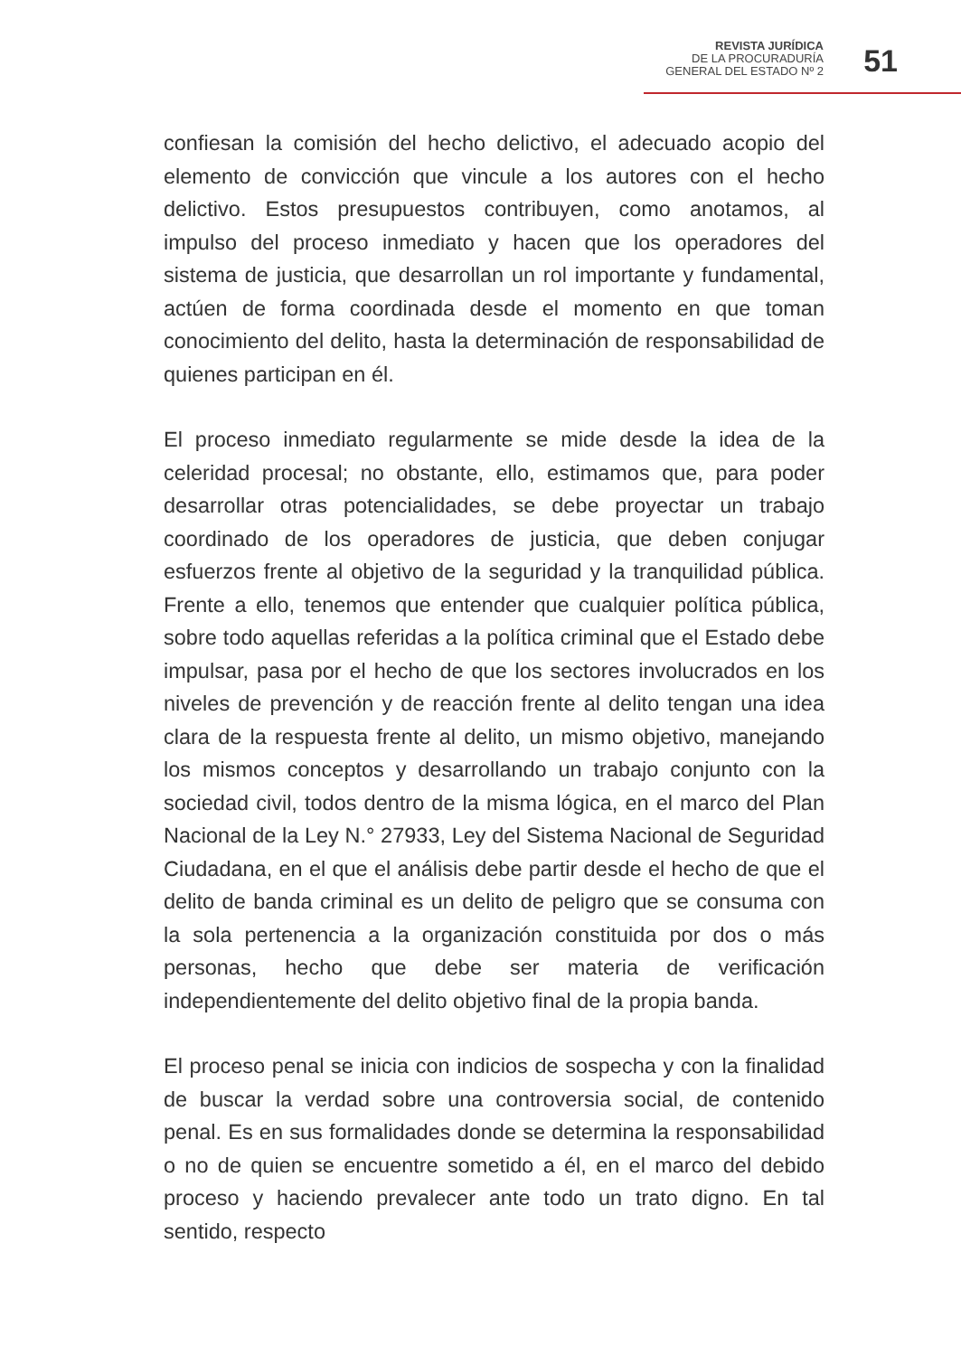REVISTA JURÍDICA
DE LA PROCURADURÍA
GENERAL DEL ESTADO Nº 2
51
confiesan la comisión del hecho delictivo, el adecuado acopio del elemento de convicción que vincule a los autores con el hecho delictivo. Estos presupuestos contribuyen, como anotamos, al impulso del proceso inmediato y hacen que los operadores del sistema de justicia, que desarrollan un rol importante y fundamental, actúen de forma coordinada desde el momento en que toman conocimiento del delito, hasta la determinación de responsabilidad de quienes participan en él.
El proceso inmediato regularmente se mide desde la idea de la celeridad procesal; no obstante, ello, estimamos que, para poder desarrollar otras potencialidades, se debe proyectar un trabajo coordinado de los operadores de justicia, que deben conjugar esfuerzos frente al objetivo de la seguridad y la tranquilidad pública. Frente a ello, tenemos que entender que cualquier política pública, sobre todo aquellas referidas a la política criminal que el Estado debe impulsar, pasa por el hecho de que los sectores involucrados en los niveles de prevención y de reacción frente al delito tengan una idea clara de la respuesta frente al delito, un mismo objetivo, manejando los mismos conceptos y desarrollando un trabajo conjunto con la sociedad civil, todos dentro de la misma lógica, en el marco del Plan Nacional de la Ley N.° 27933, Ley del Sistema Nacional de Seguridad Ciudadana, en el que el análisis debe partir desde el hecho de que el delito de banda criminal es un delito de peligro que se consuma con la sola pertenencia a la organización constituida por dos o más personas, hecho que debe ser materia de verificación independientemente del delito objetivo final de la propia banda.
El proceso penal se inicia con indicios de sospecha y con la finalidad de buscar la verdad sobre una controversia social, de contenido penal. Es en sus formalidades donde se determina la responsabilidad o no de quien se encuentre sometido a él, en el marco del debido proceso y haciendo prevalecer ante todo un trato digno. En tal sentido, respecto